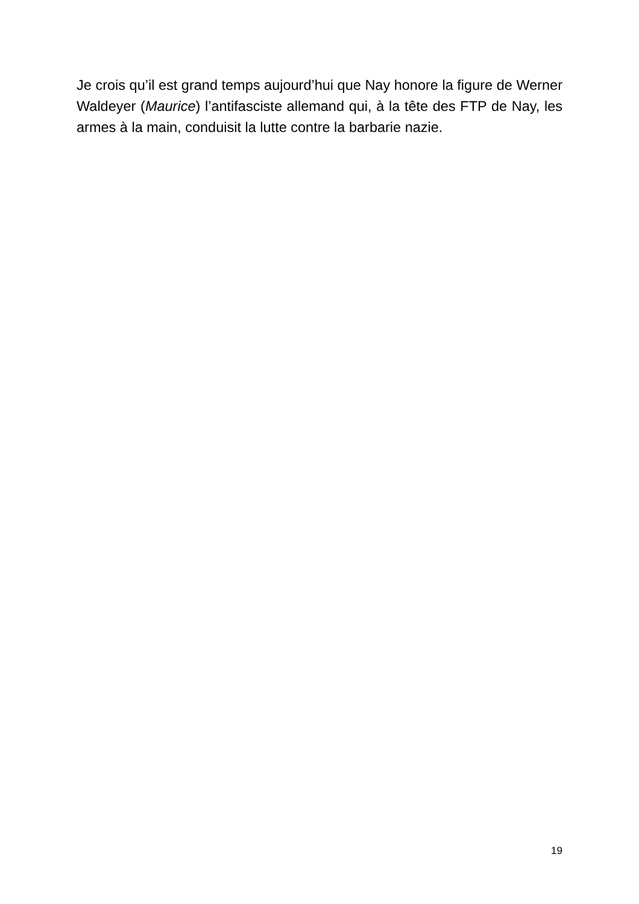Je crois qu’il est grand temps aujourd’hui que Nay honore la figure de Werner Waldeyer (Maurice) l’antifasciste allemand qui, à la tête des FTP de Nay, les armes à la main, conduisit la lutte contre la barbarie nazie.
19